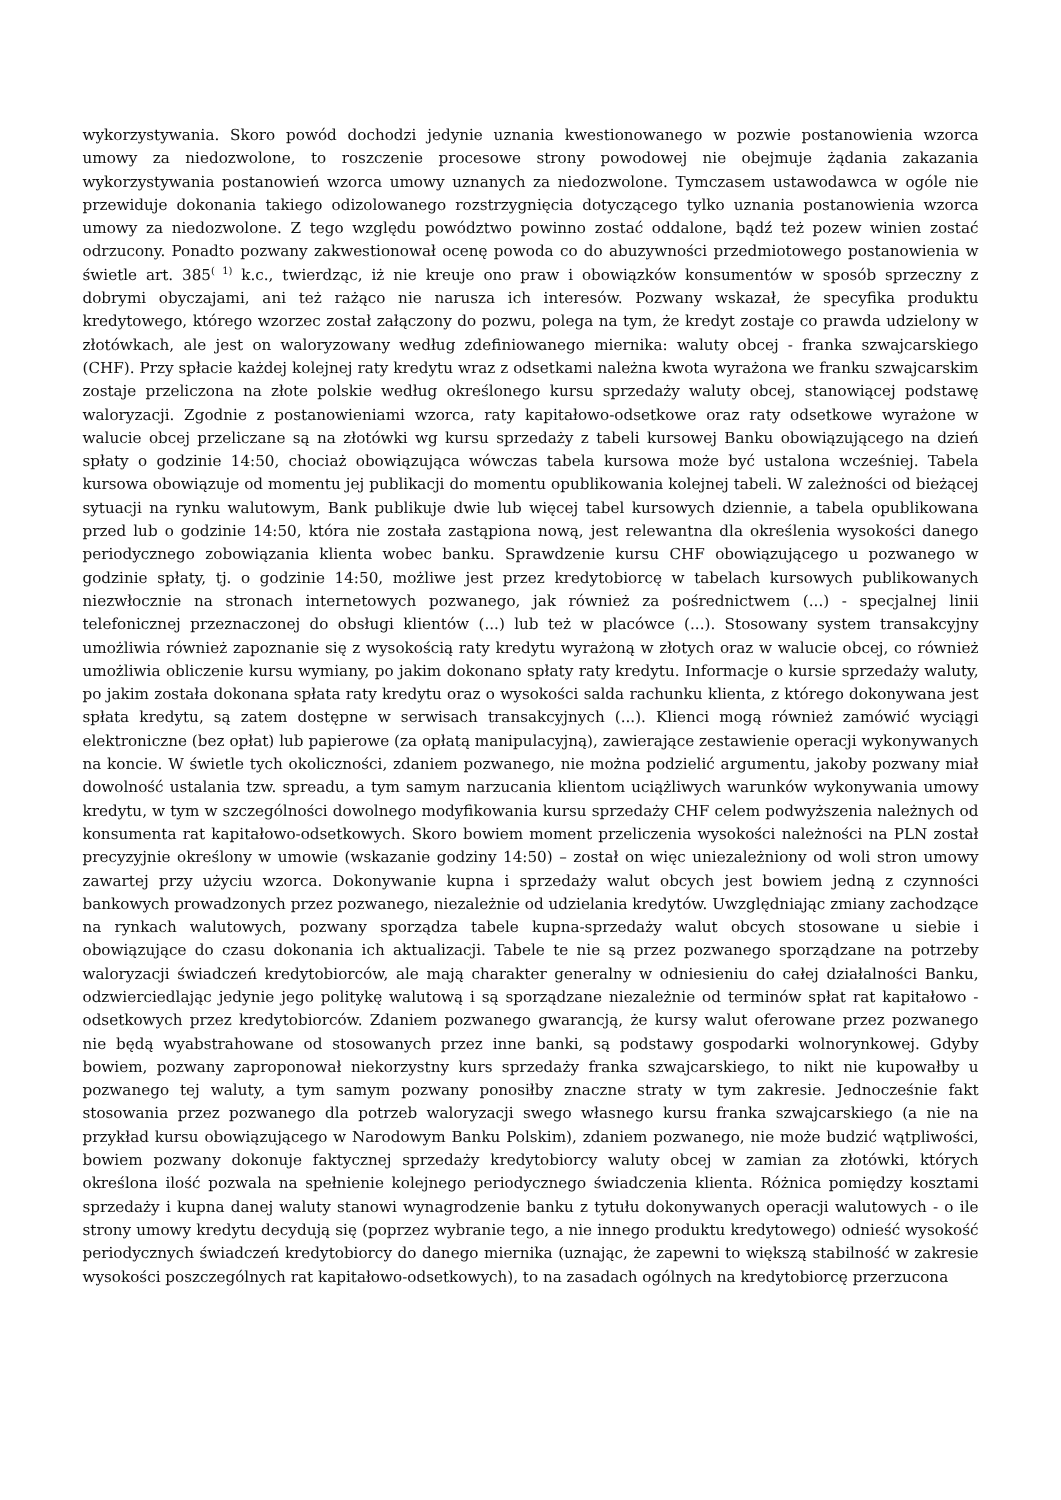wykorzystywania. Skoro powód dochodzi jedynie uznania kwestionowanego w pozwie postanowienia wzorca umowy za niedozwolone, to roszczenie procesowe strony powodowej nie obejmuje żądania zakazania wykorzystywania postanowień wzorca umowy uznanych za niedozwolone. Tymczasem ustawodawca w ogóle nie przewiduje dokonania takiego odizolowanego rozstrzygnięcia dotyczącego tylko uznania postanowienia wzorca umowy za niedozwolone. Z tego względu powództwo powinno zostać oddalone, bądź też pozew winien zostać odrzucony. Ponadto pozwany zakwestionował ocenę powoda co do abuzywności przedmiotowego postanowienia w świetle art. 385<sup>( 1)</sup> k.c., twierdząc, iż nie kreuje ono praw i obowiązków konsumentów w sposób sprzeczny z dobrymi obyczajami, ani też rażąco nie narusza ich interesów. Pozwany wskazał, że specyfika produktu kredytowego, którego wzorzec został załączony do pozwu, polega na tym, że kredyt zostaje co prawda udzielony w złotówkach, ale jest on waloryzowany według zdefiniowanego miernika: waluty obcej - franka szwajcarskiego (CHF). Przy spłacie każdej kolejnej raty kredytu wraz z odsetkami należna kwota wyrażona we franku szwajcarskim zostaje przeliczona na złote polskie według określonego kursu sprzedaży waluty obcej, stanowiącej podstawę waloryzacji. Zgodnie z postanowieniami wzorca, raty kapitałowo-odsetkowe oraz raty odsetkowe wyrażone w walucie obcej przeliczane są na złotówki wg kursu sprzedaży z tabeli kursowej Banku obowiązującego na dzień spłaty o godzinie 14:50, chociaż obowiązująca wówczas tabela kursowa może być ustalona wcześniej. Tabela kursowa obowiązuje od momentu jej publikacji do momentu opublikowania kolejnej tabeli. W zależności od bieżącej sytuacji na rynku walutowym, Bank publikuje dwie lub więcej tabel kursowych dziennie, a tabela opublikowana przed lub o godzinie 14:50, która nie została zastąpiona nową, jest relewantna dla określenia wysokości danego periodycznego zobowiązania klienta wobec banku. Sprawdzenie kursu CHF obowiązującego u pozwanego w godzinie spłaty, tj. o godzinie 14:50, możliwe jest przez kredytobiorcę w tabelach kursowych publikowanych niezwłocznie na stronach internetowych pozwanego, jak również za pośrednictwem (...) - specjalnej linii telefonicznej przeznaczonej do obsługi klientów (...) lub też w placówce (...). Stosowany system transakcyjny umożliwia również zapoznanie się z wysokością raty kredytu wyrażoną w złotych oraz w walucie obcej, co również umożliwia obliczenie kursu wymiany, po jakim dokonano spłaty raty kredytu. Informacje o kursie sprzedaży waluty, po jakim została dokonana spłata raty kredytu oraz o wysokości salda rachunku klienta, z którego dokonywana jest spłata kredytu, są zatem dostępne w serwisach transakcyjnych (...). Klienci mogą również zamówić wyciągi elektroniczne (bez opłat) lub papierowe (za opłatą manipulacyjną), zawierające zestawienie operacji wykonywanych na koncie. W świetle tych okoliczności, zdaniem pozwanego, nie można podzielić argumentu, jakoby pozwany miał dowolność ustalania tzw. spreadu, a tym samym narzucania klientom uciążliwych warunków wykonywania umowy kredytu, w tym w szczególności dowolnego modyfikowania kursu sprzedaży CHF celem podwyższenia należnych od konsumenta rat kapitałowo-odsetkowych. Skoro bowiem moment przeliczenia wysokości należności na PLN został precyzyjnie określony w umowie (wskazanie godziny 14:50) – został on więc uniezależniony od woli stron umowy zawartej przy użyciu wzorca. Dokonywanie kupna i sprzedaży walut obcych jest bowiem jedną z czynności bankowych prowadzonych przez pozwanego, niezależnie od udzielania kredytów. Uwzględniając zmiany zachodzące na rynkach walutowych, pozwany sporządza tabele kupna-sprzedaży walut obcych stosowane u siebie i obowiązujące do czasu dokonania ich aktualizacji. Tabele te nie są przez pozwanego sporządzane na potrzeby waloryzacji świadczeń kredytobiorców, ale mają charakter generalny w odniesieniu do całej działalności Banku, odzwierciedlając jedynie jego politykę walutową i są sporządzane niezależnie od terminów spłat rat kapitałowo - odsetkowych przez kredytobiorców. Zdaniem pozwanego gwarancją, że kursy walut oferowane przez pozwanego nie będą wyabstrahowane od stosowanych przez inne banki, są podstawy gospodarki wolnorynkowej. Gdyby bowiem, pozwany zaproponował niekorzystny kurs sprzedaży franka szwajcarskiego, to nikt nie kupowałby u pozwanego tej waluty, a tym samym pozwany ponosiłby znaczne straty w tym zakresie. Jednocześnie fakt stosowania przez pozwanego dla potrzeb waloryzacji swego własnego kursu franka szwajcarskiego (a nie na przykład kursu obowiązującego w Narodowym Banku Polskim), zdaniem pozwanego, nie może budzić wątpliwości, bowiem pozwany dokonuje faktycznej sprzedaży kredytobiorcy waluty obcej w zamian za złotówki, których określona ilość pozwala na spełnienie kolejnego periodycznego świadczenia klienta. Różnica pomiędzy kosztami sprzedaży i kupna danej waluty stanowi wynagrodzenie banku z tytułu dokonywanych operacji walutowych - o ile strony umowy kredytu decydują się (poprzez wybranie tego, a nie innego produktu kredytowego) odnieść wysokość periodycznych świadczeń kredytobiorcy do danego miernika (uznając, że zapewni to większą stabilność w zakresie wysokości poszczególnych rat kapitałowo-odsetkowych), to na zasadach ogólnych na kredytobiorcę przerzucona